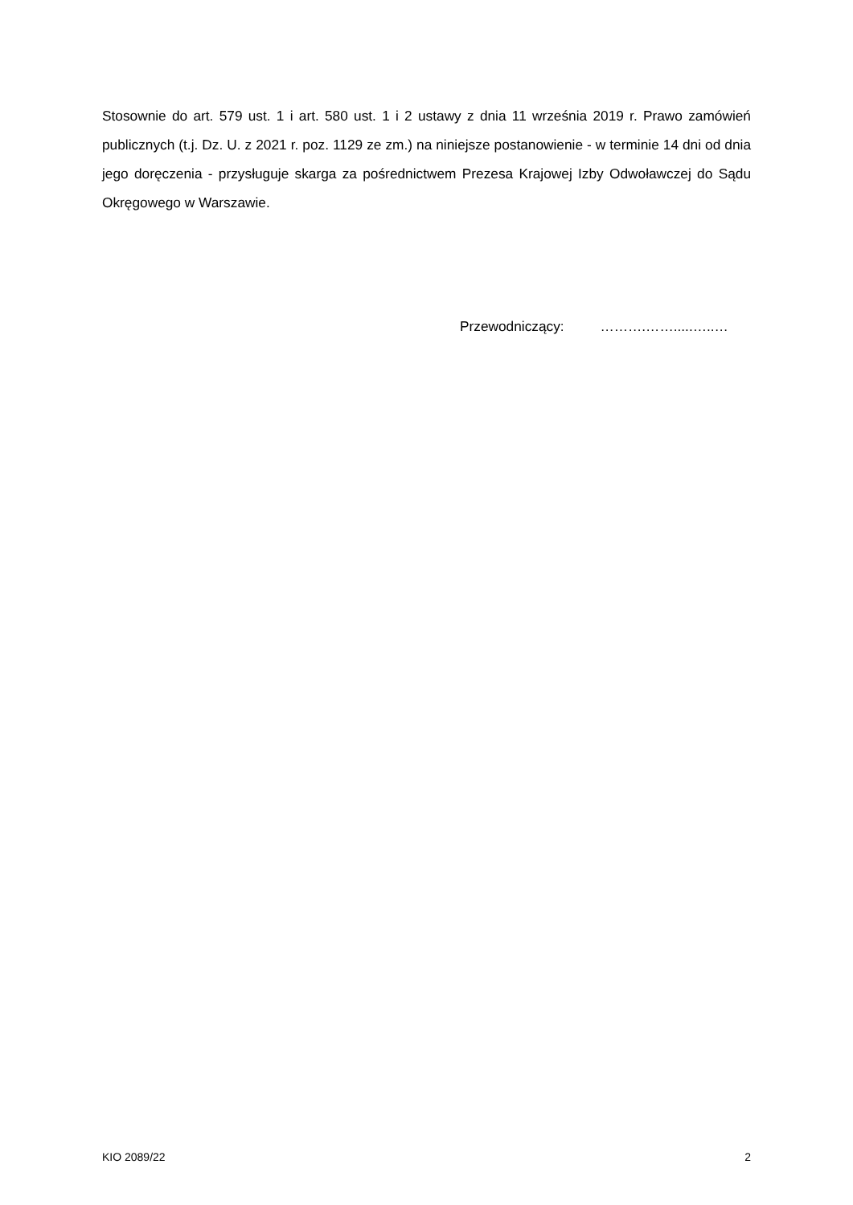Stosownie do art. 579 ust. 1 i art. 580 ust. 1 i 2 ustawy z dnia 11 września 2019 r. Prawo zamówień publicznych (t.j. Dz. U. z 2021 r. poz. 1129 ze zm.) na niniejsze postanowienie - w terminie 14 dni od dnia jego doręczenia - przysługuje skarga za pośrednictwem Prezesa Krajowej Izby Odwoławczej do Sądu Okręgowego w Warszawie.
Przewodniczący: ……….…….....…..…
KIO 2089/22 2